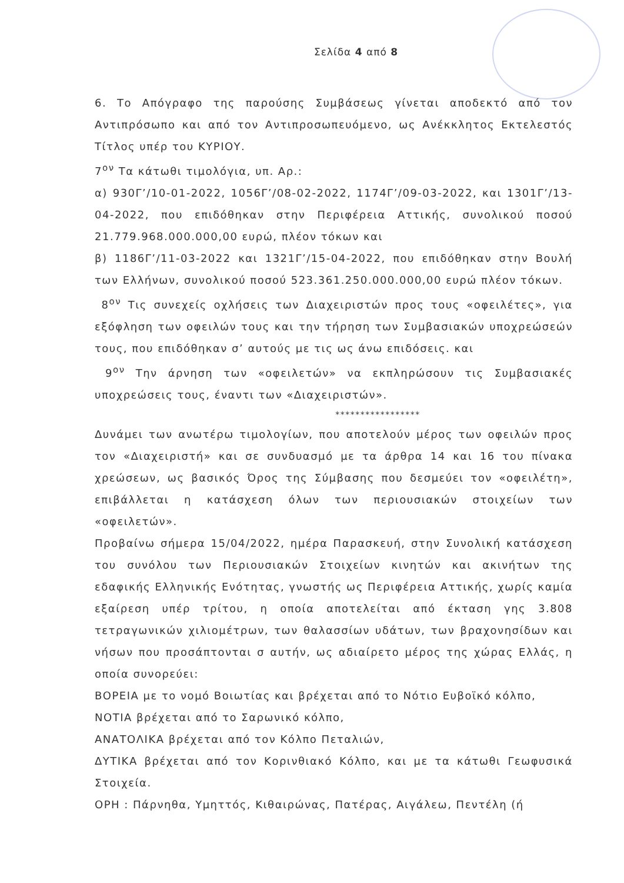Σελίδα 4 από 8
6. Το Απόγραφο της παρούσης Συμβάσεως γίνεται αποδεκτό από τον Αντιπρόσωπο και από τον Αντιπροσωπευόμενο, ως Ανέκκλητος Εκτελεστός Τίτλος υπέρ του ΚΥΡΙΟΥ.
7<sup>ον</sup> Τα κάτωθι τιμολόγια, υπ. Αρ.:
α) 930Γ’/10-01-2022, 1056Γ’/08-02-2022, 1174Γ’/09-03-2022, και 1301Γ’/13-04-2022, που επιδόθηκαν στην Περιφέρεια Αττικής, συνολικού ποσού 21.779.968.000.000,00 ευρώ, πλέον τόκων και
β) 1186Γ’/11-03-2022 και 1321Γ’/15-04-2022, που επιδόθηκαν στην Βουλή των Ελλήνων, συνολικού ποσού 523.361.250.000.000,00 ευρώ πλέον τόκων.
8<sup>ον</sup> Τις συνεχείς οχλήσεις των Διαχειριστών προς τους «οφειλέτες», για εξόφληση των οφειλών τους και την τήρηση των Συμβασιακών υποχρεώσεών τους, που επιδόθηκαν σ’ αυτούς με τις ως άνω επιδόσεις. και
9<sup>ον</sup> Την άρνηση των «οφειλετών» να εκπληρώσουν τις Συμβασιακές υποχρεώσεις τους, έναντι των «Διαχειριστών».
*****************
Δυνάμει των ανωτέρω τιμολογίων, που αποτελούν μέρος των οφειλών προς τον «Διαχειριστή» και σε συνδυασμό με τα άρθρα 14 και 16 του πίνακα χρεώσεων, ως βασικός Όρος της Σύμβασης που δεσμεύει τον «οφειλέτη», επιβάλλεται η κατάσχεση όλων των περιουσιακών στοιχείων των «οφειλετών».
Προβαίνω σήμερα 15/04/2022, ημέρα Παρασκευή, στην Συνολική κατάσχεση του συνόλου των Περιουσιακών Στοιχείων κινητών και ακινήτων της εδαφικής Ελληνικής Ενότητας, γνωστής ως Περιφέρεια Αττικής, χωρίς καμία εξαίρεση υπέρ τρίτου, η οποία αποτελείται από έκταση γης 3.808 τετραγωνικών χιλιομέτρων, των θαλασσίων υδάτων, των βραχονησίδων και νήσων που προσάπτονται σ αυτήν, ως αδιαίρετο μέρος της χώρας Ελλάς, η οποία συνορεύει:
ΒΟΡΕΙΑ με το νομό Βοιωτίας και βρέχεται από το Νότιο Ευβοϊκό κόλπο,
ΝΟΤΙΑ βρέχεται από το Σαρωνικό κόλπο,
ΑΝΑΤΟΛΙΚΑ βρέχεται από τον Κόλπο Πεταλιών,
ΔΥΤΙΚΑ βρέχεται από τον Κορινθιακό Κόλπο, και με τα κάτωθι Γεωφυσικά Στοιχεία.
ΟΡΗ : Πάρνηθα, Υμηττός, Κιθαιρώνας, Πατέρας, Αιγάλεω, Πεντέλη (ή